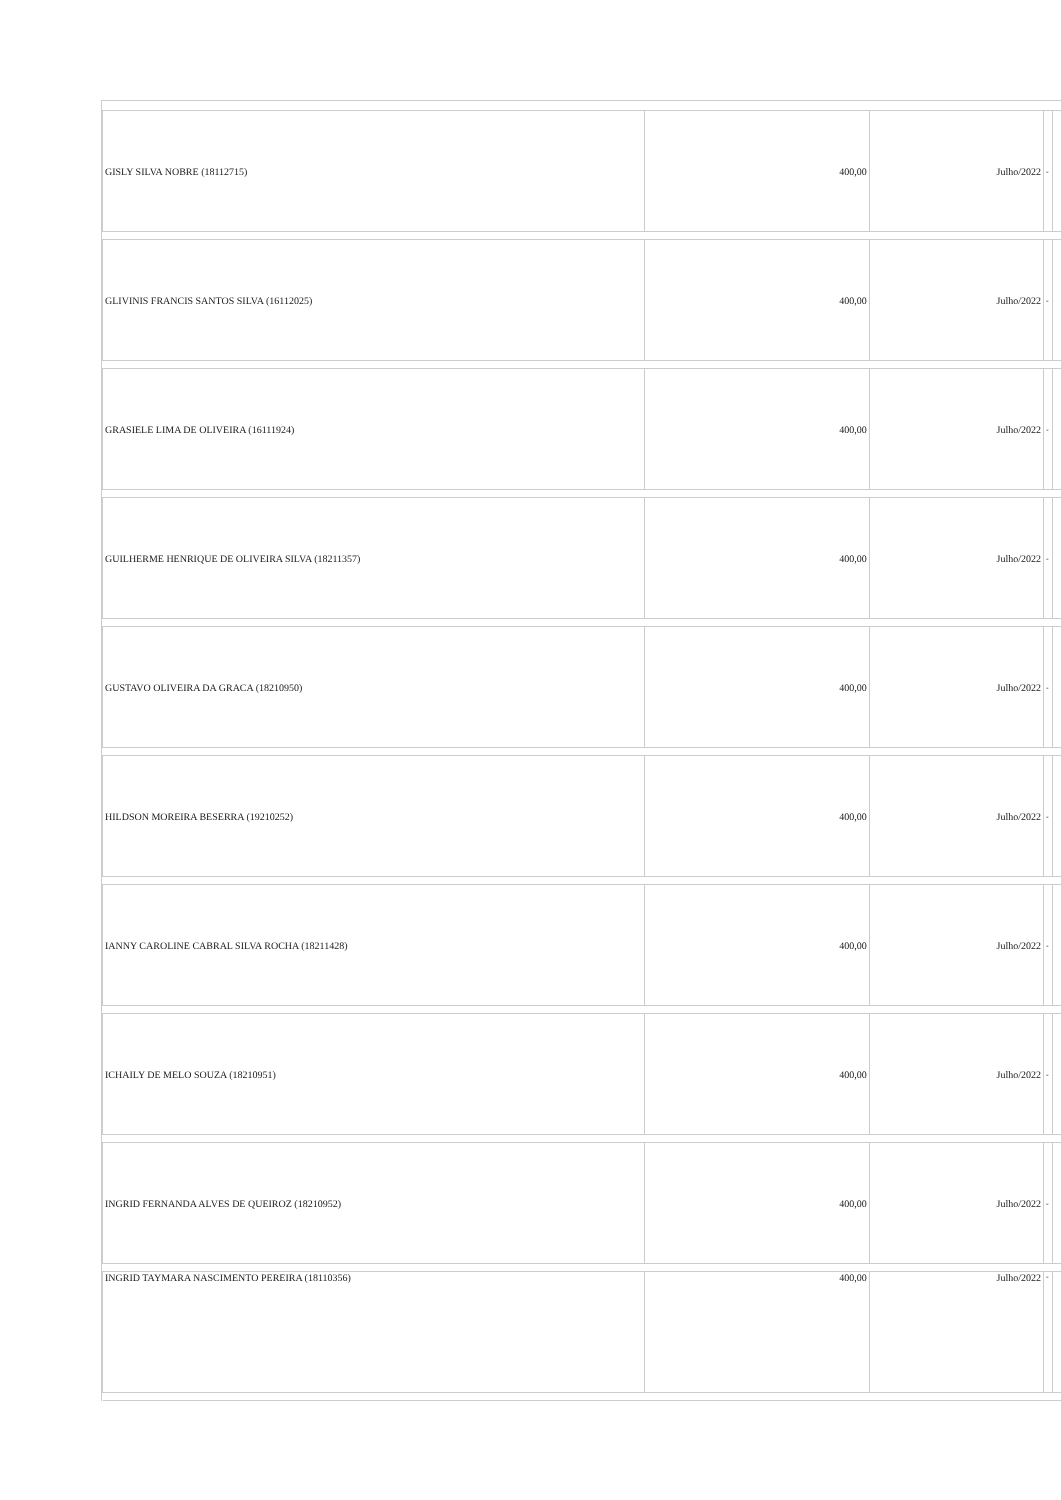| GISLY SILVA NOBRE (18112715) | 400,00 | Julho/2022 | - | |
| GLIVINIS FRANCIS SANTOS SILVA (16112025) | 400,00 | Julho/2022 | - | |
| GRASIELE LIMA DE OLIVEIRA (16111924) | 400,00 | Julho/2022 | - | |
| GUILHERME HENRIQUE DE OLIVEIRA SILVA (18211357) | 400,00 | Julho/2022 | - | |
| GUSTAVO OLIVEIRA DA GRACA (18210950) | 400,00 | Julho/2022 | - | |
| HILDSON MOREIRA BESERRA (19210252) | 400,00 | Julho/2022 | - | |
| IANNY CAROLINE CABRAL SILVA ROCHA (18211428) | 400,00 | Julho/2022 | - | |
| ICHAILY DE MELO SOUZA (18210951) | 400,00 | Julho/2022 | - | |
| INGRID FERNANDA ALVES DE QUEIROZ (18210952) | 400,00 | Julho/2022 | - | |
| INGRID TAYMARA NASCIMENTO PEREIRA (18110356) | 400,00 | Julho/2022 | - | |